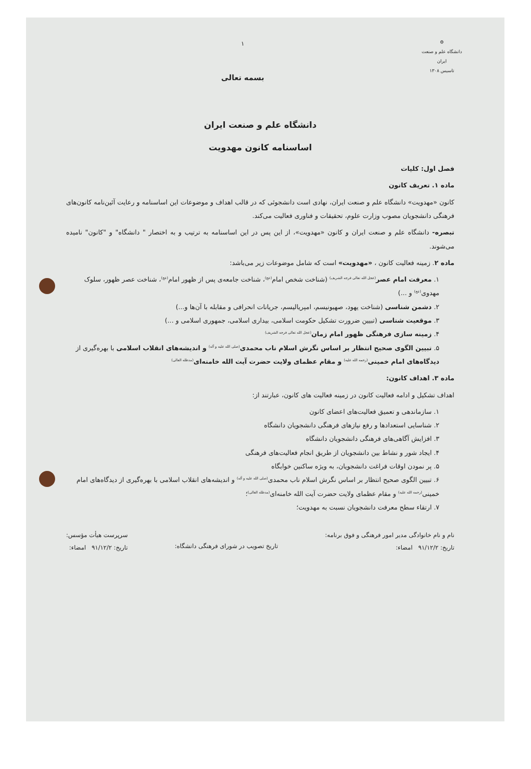⚙
دانشگاه علم و صنعت ایران
تاسیس ۱۳۰۸
۱
بسمه تعالی
دانشگاه علم و صنعت ایران
اساسنامه کانون مهدویت
فصل اول: کلیات
ماده ۱. تعریف کانون
کانون «مهدویت» دانشگاه علم و صنعت ایران، نهادی است دانشجوئی که در قالب اهداف و موضوعات این اساسنامه و رعایت آئین‌نامه کانون‌های فرهنگی دانشجویان مصوب وزارت علوم، تحقیقات و فناوری فعالیت می‌کند.
تبصره- دانشگاه علم و صنعت ایران و کانون «مهدویت»، از این پس در این اساسنامه به ترتیب و به اختصار " دانشگاه" و "کانون" نامیده می‌شوند.
ماده ۲. زمینه فعالیت کانون ، «مهدویت» است که شامل موضوعات زیر می‌باشد:
۱. معرفت امام عصر<sup>(عجل الله تعالی فرجه الشریف)</sup> (شناخت شخص امام<sup>(عج)</sup>، شناخت جامعه‌ی پس از ظهور امام<sup>(عج)</sup>، شناخت عصر ظهور، سلوک مهدوی<sup>(عج)</sup> و ...)
۲. دشمن شناسی (شناخت یهود، صهیونیسم، امپریالیسم، جریانات انحرافی و مقابله با آن‌ها و...)
۳. موقعیت شناسی (تبیین ضرورت تشکیل حکومت اسلامی، بیداری اسلامی، جمهوری اسلامی و ...)
۴. زمینه سازی فرهنگی ظهور امام زمان<sup>(عجل الله تعالی فرجه الشریف)</sup>
۵. تبیین الگوی صحیح انتظار بر اساس نگرش اسلام ناب محمدی<sup>(صلی الله علیه و آله)</sup> و اندیشه‌های انقلاب اسلامی با بهره‌گیری از دیدگاه‌های امام خمینی<sup>(رحمه الله علیه)</sup> و مقام عظمای ولایت حضرت آیت الله خامنه‌ای<sup>(مدظله العالی)</sup>
ماده ۳. اهداف کانون:
اهداف تشکیل و ادامه فعالیت کانون در زمینه فعالیت های کانون، عبارتند از:
۱. سازماندهی و تعمیق فعالیت‌های اعضای کانون
۲. شناسایی استعدادها و رفع نیازهای فرهنگی دانشجویان دانشگاه
۳. افزایش آگاهی‌های فرهنگی دانشجویان دانشگاه
۴. ایجاد شور و نشاط بین دانشجویان از طریق انجام فعالیت‌های فرهنگی
۵. پر نمودن اوقات فراغت دانشجویان، به ویژه ساکنین خوابگاه
۶. تبیین الگوی صحیح انتظار بر اساس نگرش اسلام ناب محمدی<sup>(صلی الله علیه و آله)</sup> و اندیشه‌های انقلاب اسلامی با بهره‌گیری از دیدگاه‌های امام خمینی<sup>(رحمه الله علیه)</sup> و مقام عظمای ولایت حضرت آیت الله خامنه‌ای<sup>(مدظله العالی)</sup>؛
۷. ارتقاء سطح معرفت دانشجویان نسبت به مهدویت؛
نام و نام خانوادگی مدیر امور فرهنگی و فوق برنامه:
تاریخ: ۹۱/۱۲/۲ امضاء:
تاریخ تصویب در شورای فرهنگی دانشگاه:
سرپرست هیأت مؤسس:
تاریخ: ۹۱/۱۲/۲ امضاء: